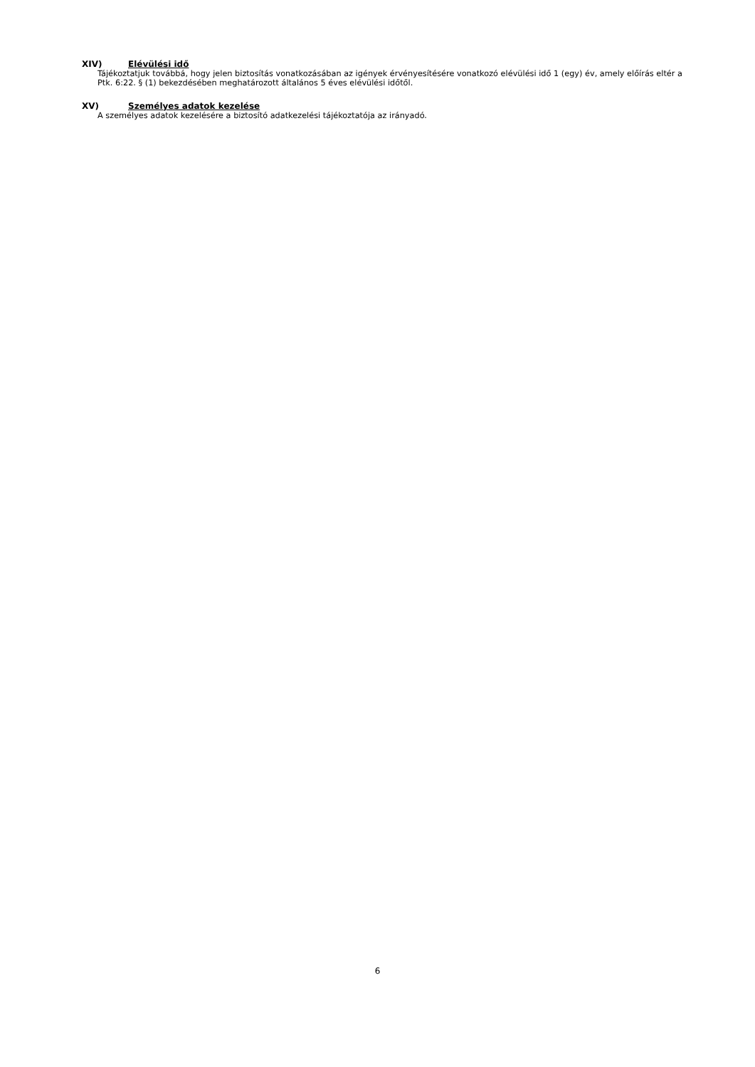XIV) Elévülési idő
Tájékoztatjuk továbbá, hogy jelen biztosítás vonatkozásában az igények érvényesítésére vonatkozó elévülési idő 1 (egy) év, amely előírás eltér a Ptk. 6:22. § (1) bekezdésében meghatározott általános 5 éves elévülési időtől.
XV) Személyes adatok kezelése
A személyes adatok kezelésére a biztosító adatkezelési tájékoztatója az irányadó.
6